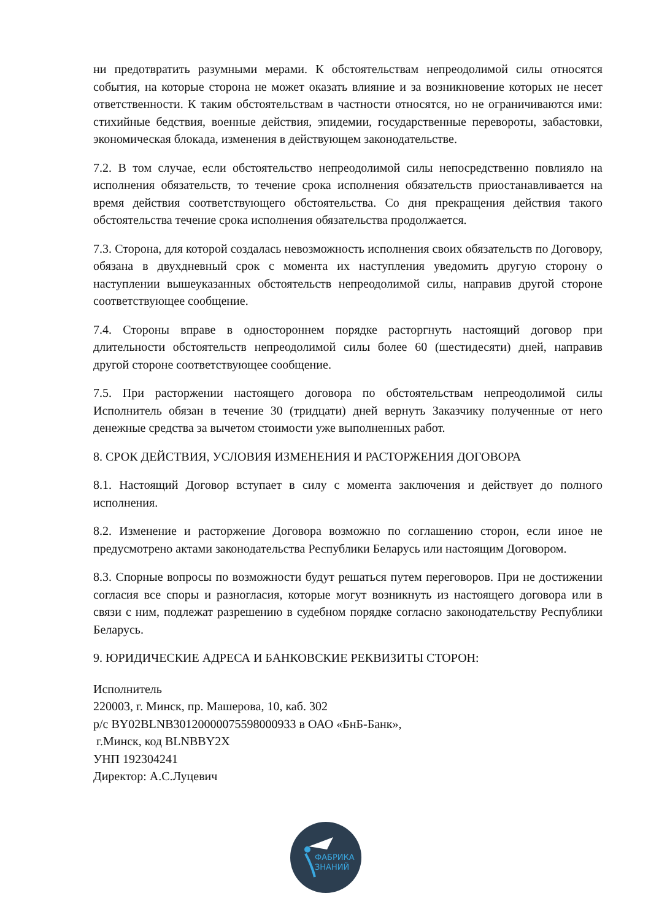ни предотвратить разумными мерами. К обстоятельствам непреодолимой силы относятся события, на которые сторона не может оказать влияние и за возникновение которых не несет ответственности. К таким обстоятельствам в частности относятся, но не ограничиваются ими: стихийные бедствия, военные действия, эпидемии, государственные перевороты, забастовки, экономическая блокада, изменения в действующем законодательстве.
7.2. В том случае, если обстоятельство непреодолимой силы непосредственно повлияло на исполнения обязательств, то течение срока исполнения обязательств приостанавливается на время действия соответствующего обстоятельства. Со дня прекращения действия такого обстоятельства течение срока исполнения обязательства продолжается.
7.3. Сторона, для которой создалась невозможность исполнения своих обязательств по Договору, обязана в двухдневный срок с момента их наступления уведомить другую сторону о наступлении вышеуказанных обстоятельств непреодолимой силы, направив другой стороне соответствующее сообщение.
7.4. Стороны вправе в одностороннем порядке расторгнуть настоящий договор при длительности обстоятельств непреодолимой силы более 60 (шестидесяти) дней, направив другой стороне соответствующее сообщение.
7.5. При расторжении настоящего договора по обстоятельствам непреодолимой силы Исполнитель обязан в течение 30 (тридцати) дней вернуть Заказчику полученные от него денежные средства за вычетом стоимости уже выполненных работ.
8. СРОК ДЕЙСТВИЯ, УСЛОВИЯ ИЗМЕНЕНИЯ И РАСТОРЖЕНИЯ ДОГОВОРА
8.1. Настоящий Договор вступает в силу с момента заключения и действует до полного исполнения.
8.2. Изменение и расторжение Договора возможно по соглашению сторон, если иное не предусмотрено актами законодательства Республики Беларусь или настоящим Договором.
8.3. Спорные вопросы по возможности будут решаться путем переговоров. При не достижении согласия все споры и разногласия, которые могут возникнуть из настоящего договора или в связи с ним, подлежат разрешению в судебном порядке согласно законодательству Республики Беларусь.
9. ЮРИДИЧЕСКИЕ АДРЕСА И БАНКОВСКИЕ РЕКВИЗИТЫ СТОРОН:
Исполнитель
220003, г. Минск, пр. Машерова, 10, каб. 302
р/с BY02BLNB30120000075598000933 в ОАО «БнБ-Банк»,
г.Минск, код BLNBBY2X
УНП 192304241
Директор: А.С.Луцевич
ФАБРИКА
ЗНАНИЙ